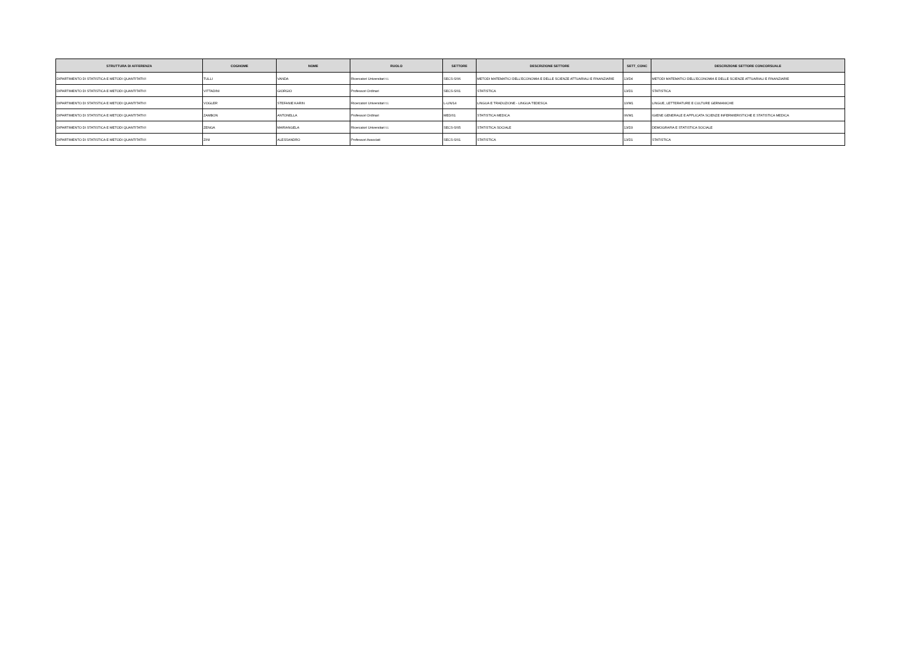| STRUTTURA DI AFFERENZA | COGNOME | NOME | RUOLO | SETTORE | DESCRIZIONE SETTORE | SETT_CONC | DESCRIZIONE SETTORE CONCORSUALE |
| --- | --- | --- | --- | --- | --- | --- | --- |
| DIPARTIMENTO DI STATISTICA E METODI QUANTITATIVI | TULLI | VANDA | Ricercatori Universitari t.i. | SECS-S/06 | METODI MATEMATICI DELL'ECONOMIA E DELLE SCIENZE ATTUARIALI E FINANZIARIE | 13/D4 | METODI MATEMATICI DELL'ECONOMIA E DELLE SCIENZE ATTUARIALI E FINANZIARIE |
| DIPARTIMENTO DI STATISTICA E METODI QUANTITATIVI | VITTADINI | GIORGIO | Professori Ordinari | SECS-S/01 | STATISTICA | 13/D1 | STATISTICA |
| DIPARTIMENTO DI STATISTICA E METODI QUANTITATIVI | VOGLER | STEFANIE KARIN | Ricercatori Universitari t.i. | L-LIN/14 | LINGUA E TRADUZIONE - LINGUA TEDESCA | 10/M1 | LINGUE, LETTERATURE E CULTURE GERMANICHE |
| DIPARTIMENTO DI STATISTICA E METODI QUANTITATIVI | ZAMBON | ANTONELLA | Professori Ordinari | MED/01 | STATISTICA MEDICA | 06/M1 | IGIENE GENERALE E APPLICATA SCIENZE INFERMIERISTICHE E STATISTICA MEDICA |
| DIPARTIMENTO DI STATISTICA E METODI QUANTITATIVI | ZENGA | MARIANGELA | Ricercatori Universitari t.i. | SECS-S/05 | STATISTICA SOCIALE | 13/D3 | DEMOGRAFIA E STATISTICA SOCIALE |
| DIPARTIMENTO DI STATISTICA E METODI QUANTITATIVI | ZINI | ALESSANDRO | Professori Associati | SECS-S/01 | STATISTICA | 13/D1 | STATISTICA |